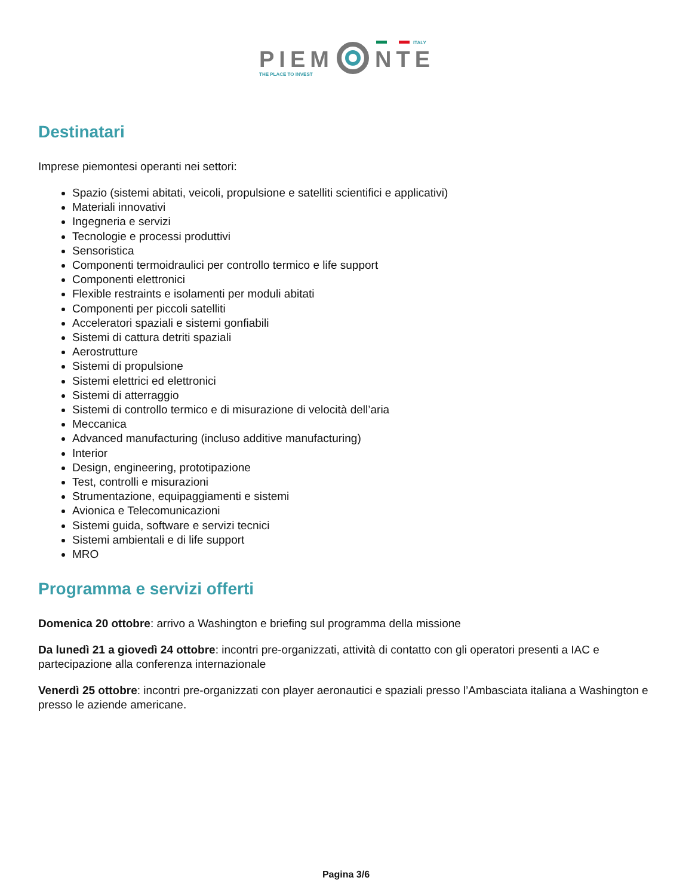ITALY
PIEM
NTE
THE PLACE TO INVEST
Destinatari
Imprese piemontesi operanti nei settori:
Spazio (sistemi abitati, veicoli, propulsione e satelliti scientifici e applicativi)
Materiali innovativi
Ingegneria e servizi
Tecnologie e processi produttivi
Sensoristica
Componenti termoidraulici per controllo termico e life support
Componenti elettronici
Flexible restraints e isolamenti per moduli abitati
Componenti per piccoli satelliti
Acceleratori spaziali e sistemi gonfiabili
Sistemi di cattura detriti spaziali
Aerostrutture
Sistemi di propulsione
Sistemi elettrici ed elettronici
Sistemi di atterraggio
Sistemi di controllo termico e di misurazione di velocità dell’aria
Meccanica
Advanced manufacturing (incluso additive manufacturing)
Interior
Design, engineering, prototipazione
Test, controlli e misurazioni
Strumentazione, equipaggiamenti e sistemi
Avionica e Telecomunicazioni
Sistemi guida, software e servizi tecnici
Sistemi ambientali e di life support
MRO
Programma e servizi offerti
Domenica 20 ottobre: arrivo a Washington e briefing sul programma della missione
Da lunedì 21 a giovedì 24 ottobre: incontri pre-organizzati, attività di contatto con gli operatori presenti a IAC e partecipazione alla conferenza internazionale
Venerdì 25 ottobre: incontri pre-organizzati con player aeronautici e spaziali presso l’Ambasciata italiana a Washington e presso le aziende americane.
Pagina 3/6